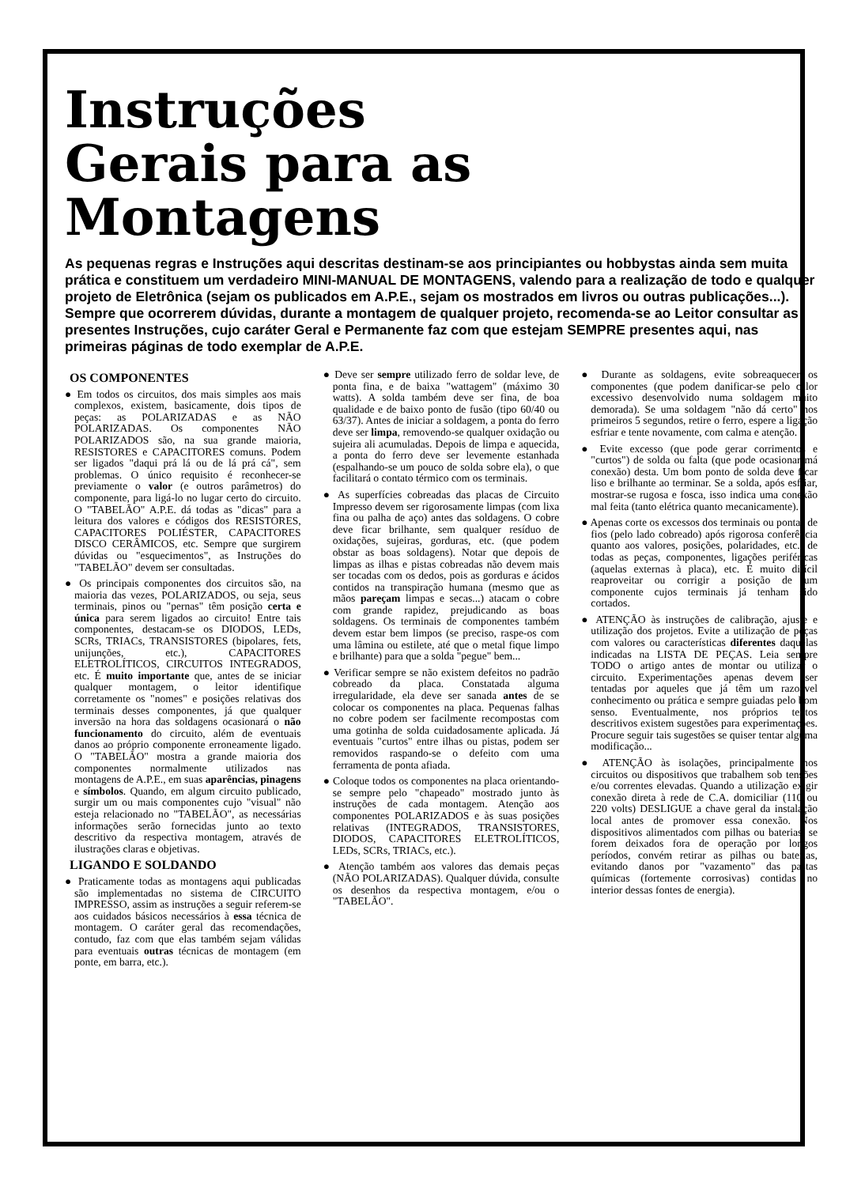Instruções
Gerais para as
Montagens
As pequenas regras e Instruções aqui descritas destinam-se aos principiantes ou hobbystas ainda sem muita prática e constituem um verdadeiro MINI-MANUAL DE MONTAGENS, valendo para a realização de todo e qualquer projeto de Eletrônica (sejam os publicados em A.P.E., sejam os mostrados em livros ou outras publicações...). Sempre que ocorrerem dúvidas, durante a montagem de qualquer projeto, recomenda-se ao Leitor consultar as presentes Instruções, cujo caráter Geral e Permanente faz com que estejam SEMPRE presentes aqui, nas primeiras páginas de todo exemplar de A.P.E.
OS COMPONENTES
● Em todos os circuitos, dos mais simples aos mais complexos, existem, basicamente, dois tipos de peças: as POLARIZADAS e as NÃO POLARIZADAS. Os componentes NÃO POLARIZADOS são, na sua grande maioria, RESISTORES e CAPACITORES comuns. Podem ser ligados "daqui prá lá ou de lá prá cá", sem problemas. O único requisito é reconhecer-se previamente o valor (e outros parâmetros) do componente, para ligá-lo no lugar certo do circuito. O "TABELÃO" A.P.E. dá todas as "dicas" para a leitura dos valores e códigos dos RESISTORES, CAPACITORES POLIÉSTER, CAPACITORES DISCO CERÂMICOS, etc. Sempre que surgirem dúvidas ou "esquecimentos", as Instruções do "TABELÃO" devem ser consultadas.
● Os principais componentes dos circuitos são, na maioria das vezes, POLARIZADOS, ou seja, seus terminais, pinos ou "pernas" têm posição certa e única para serem ligados ao circuito! Entre tais componentes, destacam-se os DIODOS, LEDs, SCRs, TRIACs, TRANSISTORES (bipolares, fets, unijunções, etc.), CAPACITORES ELETROLÍTICOS, CIRCUITOS INTEGRADOS, etc. É muito importante que, antes de se iniciar qualquer montagem, o leitor identifique corretamente os "nomes" e posições relativas dos terminais desses componentes, já que qualquer inversão na hora das soldagens ocasionará o não funcionamento do circuito, além de eventuais danos ao próprio componente erroneamente ligado. O "TABELÃO" mostra a grande maioria dos componentes normalmente utilizados nas montagens de A.P.E., em suas aparências, pinagens e símbolos. Quando, em algum circuito publicado, surgir um ou mais componentes cujo "visual" não esteja relacionado no "TABELÃO", as necessárias informações serão fornecidas junto ao texto descritivo da respectiva montagem, através de ilustrações claras e objetivas.
LIGANDO E SOLDANDO
● Praticamente todas as montagens aqui publicadas são implementadas no sistema de CIRCUITO IMPRESSO, assim as instruções a seguir referem-se aos cuidados básicos necessários à essa técnica de montagem. O caráter geral das recomendações, contudo, faz com que elas também sejam válidas para eventuais outras técnicas de montagem (em ponte, em barra, etc.).
● Deve ser sempre utilizado ferro de soldar leve, de ponta fina, e de baixa "wattagem" (máximo 30 watts). A solda também deve ser fina, de boa qualidade e de baixo ponto de fusão (tipo 60/40 ou 63/37). Antes de iniciar a soldagem, a ponta do ferro deve ser limpa, removendo-se qualquer oxidação ou sujeira ali acumuladas. Depois de limpa e aquecida, a ponta do ferro deve ser levemente estanhada (espalhando-se um pouco de solda sobre ela), o que facilitará o contato térmico com os terminais.
● As superfícies cobreadas das placas de Circuito Impresso devem ser rigorosamente limpas (com lixa fina ou palha de aço) antes das soldagens. O cobre deve ficar brilhante, sem qualquer resíduo de oxidações, sujeiras, gorduras, etc. (que podem obstar as boas soldagens). Notar que depois de limpas as ilhas e pistas cobreadas não devem mais ser tocadas com os dedos, pois as gorduras e ácidos contidos na transpiração humana (mesmo que as mãos pareçam limpas e secas...) atacam o cobre com grande rapidez, prejudicando as boas soldagens. Os terminais de componentes também devem estar bem limpos (se preciso, raspe-os com uma lâmina ou estilete, até que o metal fique limpo e brilhante) para que a solda "pegue" bem...
● Verificar sempre se não existem defeitos no padrão cobreado da placa. Constatada alguma irregularidade, ela deve ser sanada antes de se colocar os componentes na placa. Pequenas falhas no cobre podem ser facilmente recompostas com uma gotinha de solda cuidadosamente aplicada. Já eventuais "curtos" entre ilhas ou pistas, podem ser removidos raspando-se o defeito com uma ferramenta de ponta afiada.
● Coloque todos os componentes na placa orientando-se sempre pelo "chapeado" mostrado junto às instruções de cada montagem. Atenção aos componentes POLARIZADOS e às suas posições relativas (INTEGRADOS, TRANSISTORES, DIODOS, CAPACITORES ELETROLÍTICOS, LEDs, SCRs, TRIACs, etc.).
● Atenção também aos valores das demais peças (NÃO POLARIZADAS). Qualquer dúvida, consulte os desenhos da respectiva montagem, e/ou o "TABELÃO".
● Durante as soldagens, evite sobreaquecer os componentes (que podem danificar-se pelo calor excessivo desenvolvido numa soldagem muito demorada). Se uma soldagem "não dá certo" nos primeiros 5 segundos, retire o ferro, espere a ligação esfriar e tente novamente, com calma e atenção.
● Evite excesso (que pode gerar corrimentos e "curtos") de solda ou falta (que pode ocasionar má conexão) desta. Um bom ponto de solda deve ficar liso e brilhante ao terminar. Se a solda, após esfriar, mostrar-se rugosa e fosca, isso indica uma conexão mal feita (tanto elétrica quanto mecanicamente).
● Apenas corte os excessos dos terminais ou pontas de fios (pelo lado cobreado) após rigorosa conferência quanto aos valores, posições, polaridades, etc., de todas as peças, componentes, ligações periféricas (aquelas externas à placa), etc. É muito difícil reaproveitar ou corrigir a posição de um componente cujos terminais já tenham sido cortados.
● ATENÇÃO às instruções de calibração, ajuste e utilização dos projetos. Evite a utilização de peças com valores ou características diferentes daquelas indicadas na LISTA DE PEÇAS. Leia sempre TODO o artigo antes de montar ou utilizar o circuito. Experimentações apenas devem ser tentadas por aqueles que já têm um razoável conhecimento ou prática e sempre guiadas pelo bom senso. Eventualmente, nos próprios textos descritivos existem sugestões para experimentações. Procure seguir tais sugestões se quiser tentar alguma modificação...
● ATENÇÃO às isolações, principalmente nos circuitos ou dispositivos que trabalhem sob tensões e/ou correntes elevadas. Quando a utilização exigir conexão direta à rede de C.A. domiciliar (110 ou 220 volts) DESLIGUE a chave geral da instalação local antes de promover essa conexão. Nos dispositivos alimentados com pilhas ou baterias, se forem deixados fora de operação por longos períodos, convém retirar as pilhas ou baterias, evitando danos por "vazamento" das pastas químicas (fortemente corrosivas) contidas no interior dessas fontes de energia).